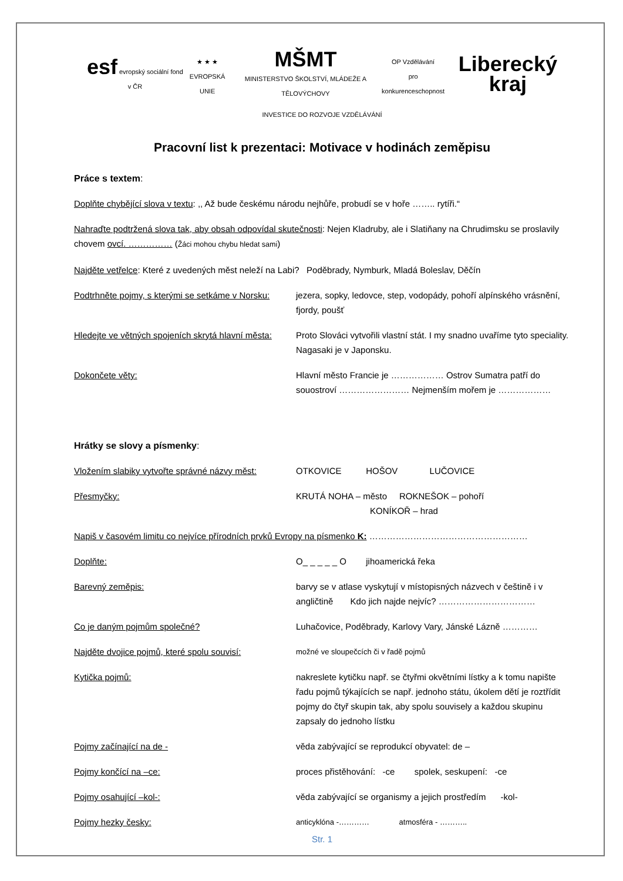esf evropský sociální fond v ČR
★ ★ ★
EVROPSKÁ UNIE
MŠMT
MINISTERSTVO ŠKOLSTVÍ, MLÁDEŽE A TĚLOVÝCHOVY
OP Vzdělávání
pro konkurenceschopnost
Liberecký kraj
INVESTICE DO ROZVOJE VZDĚLÁVÁNÍ
Pracovní list k prezentaci: Motivace v hodinách zeměpisu
Práce s textem:
Doplňte chybějící slova v textu: ,, Až bude českému národu nejhůře, probudí se v hoře …….. rytíři.“
Nahraďte podtržená slova tak, aby obsah odpovídal skutečnosti: Nejen Kladruby, ale i Slatiňany na Chrudimsku se proslavily chovem ovcí. …………… (Žáci mohou chybu hledat sami)
Najděte vetřelce: Které z uvedených měst neleží na Labi? Poděbrady, Nymburk, Mladá Boleslav, Děčín
Podtrhněte pojmy, s kterými se setkáme v Norsku:
jezera, sopky, ledovce, step, vodopády, pohoří alpínského vrásnění, fjordy, poušť
Hledejte ve větných spojeních skrytá hlavní města:
Proto Slováci vytvořili vlastní stát. I my snadno uvaříme tyto speciality. Nagasaki je v Japonsku.
Dokončete věty: Hlavní město Francie je ……………… Ostrov Sumatra patří do souostroví …………………… Nejmenším mořem je ………………
Hrátky se slovy a písmenky:
Vložením slabiky vytvořte správné názvy měst:
OTKOVICE HOŠOV LUČOVICE
Přesmyčky: KRUTÁ NOHA – město ROKNEŠOK – pohoří
KONÍKOŘ – hrad
Napiš v časovém limitu co nejvíce přírodních prvků Evropy na písmenko K: ………………………………………………
Doplňte: O_ _ _ _ _ O jihoamerická řeka
Barevný zeměpis: barvy se v atlase vyskytují v místopisných názvech v češtině i v angličtině Kdo jich najde nejvíc? ……………………………
Co je daným pojmům společné? Luhačovice, Poděbrady, Karlovy Vary, Jánské Lázně …………
Najděte dvojice pojmů, které spolu souvisí:
možné ve sloupečcích či v řadě pojmů
Kytička pojmů: nakreslete kytičku např. se čtyřmi okvětními lístky a k tomu napište řadu pojmů týkajících se např. jednoho státu, úkolem dětí je roztřídit pojmy do čtyř skupin tak, aby spolu souvisely a každou skupinu zapsaly do jednoho lístku
Pojmy začínající na de - věda zabývající se reprodukcí obyvatel: de –
Pojmy končící na –ce: proces přistěhování: -ce spolek, seskupení: -ce
Pojmy osahující –kol-: věda zabývající se organismy a jejich prostředím -kol-
Pojmy hezky česky:
anticyklóna -………… atmosféra - ………..
Str. 1